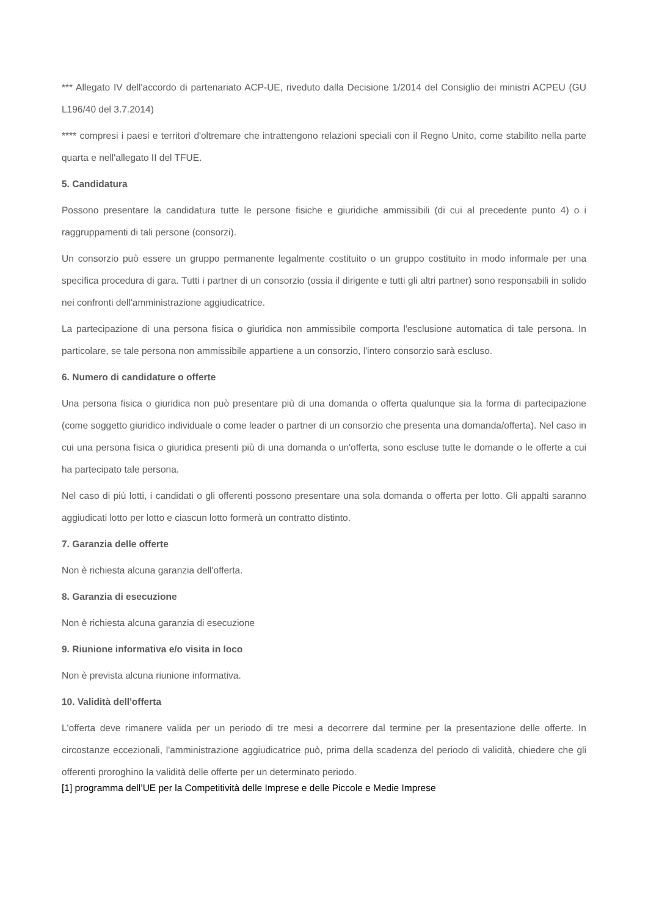*** Allegato IV dell'accordo di partenariato ACP-UE, riveduto dalla Decisione 1/2014 del Consiglio dei ministri ACPEU (GU L196/40 del 3.7.2014)
**** compresi i paesi e territori d'oltremare che intrattengono relazioni speciali con il Regno Unito, come stabilito nella parte quarta e nell'allegato II del TFUE.
5. Candidatura
Possono presentare la candidatura tutte le persone fisiche e giuridiche ammissibili (di cui al precedente punto 4) o i raggruppamenti di tali persone (consorzi).
Un consorzio può essere un gruppo permanente legalmente costituito o un gruppo costituito in modo informale per una specifica procedura di gara. Tutti i partner di un consorzio (ossia il dirigente e tutti gli altri partner) sono responsabili in solido nei confronti dell'amministrazione aggiudicatrice.
La partecipazione di una persona fisica o giuridica non ammissibile comporta l'esclusione automatica di tale persona. In particolare, se tale persona non ammissibile appartiene a un consorzio, l'intero consorzio sarà escluso.
6. Numero di candidature o offerte
Una persona fisica o giuridica non può presentare più di una domanda o offerta qualunque sia la forma di partecipazione (come soggetto giuridico individuale o come leader o partner di un consorzio che presenta una domanda/offerta). Nel caso in cui una persona fisica o giuridica presenti più di una domanda o un'offerta, sono escluse tutte le domande o le offerte a cui ha partecipato tale persona.
Nel caso di più lotti, i candidati o gli offerenti possono presentare una sola domanda o offerta per lotto. Gli appalti saranno aggiudicati lotto per lotto e ciascun lotto formerà un contratto distinto.
7. Garanzia delle offerte
Non è richiesta alcuna garanzia dell'offerta.
8. Garanzia di esecuzione
Non è richiesta alcuna garanzia di esecuzione
9. Riunione informativa e/o visita in loco
Non è prevista alcuna riunione informativa.
10. Validità dell'offerta
L'offerta deve rimanere valida per un periodo di tre mesi a decorrere dal termine per la presentazione delle offerte. In circostanze eccezionali, l'amministrazione aggiudicatrice può, prima della scadenza del periodo di validità, chiedere che gli offerenti proroghino la validità delle offerte per un determinato periodo.
[1] programma dell’UE per la Competitività delle Imprese e delle Piccole e Medie Imprese